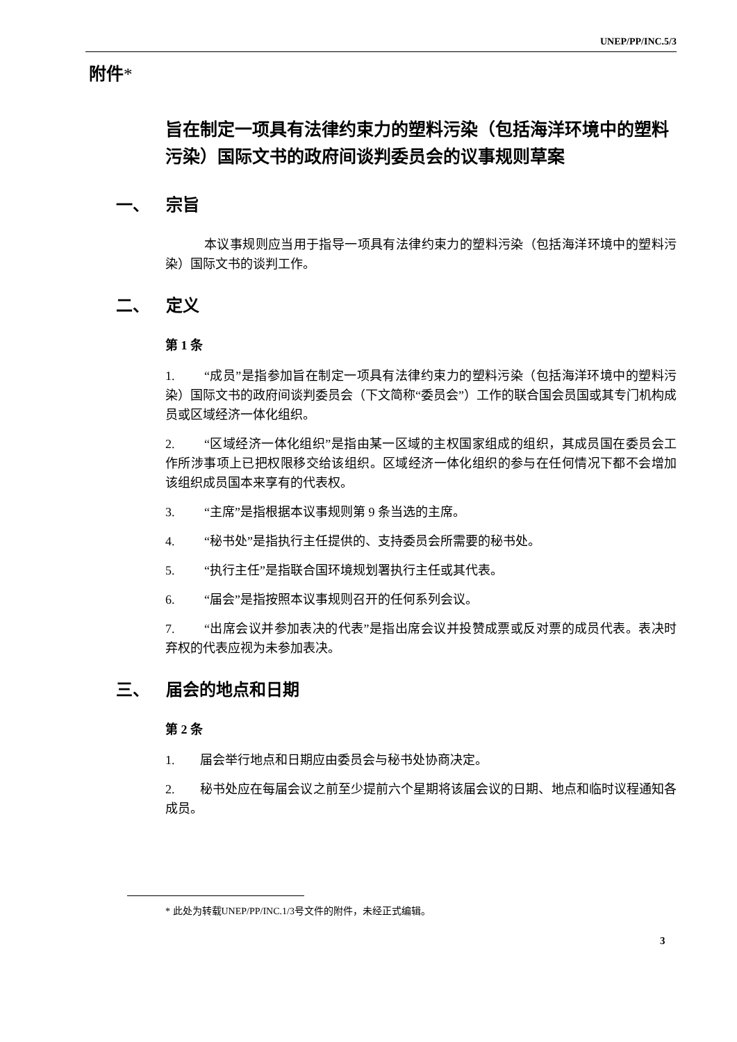UNEP/PP/INC.5/3
附件*
旨在制定一项具有法律约束力的塑料污染（包括海洋环境中的塑料污染）国际文书的政府间谈判委员会的议事规则草案
一、 宗旨
本议事规则应当用于指导一项具有法律约束力的塑料污染（包括海洋环境中的塑料污染）国际文书的谈判工作。
二、 定义
第 1 条
1. “成员”是指参加旨在制定一项具有法律约束力的塑料污染（包括海洋环境中的塑料污染）国际文书的政府间谈判委员会（下文简称“委员会”）工作的联合国会员国或其专门机构成员或区域经济一体化组织。
2. “区域经济一体化组织”是指由某一区域的主权国家组成的组织，其成员国在委员会工作所涉事项上已把权限移交给该组织。区域经济一体化组织的参与在任何情况下都不会增加该组织成员国本来享有的代表权。
3. “主席”是指根据本议事规则第 9 条当选的主席。
4. “秘书处”是指执行主任提供的、支持委员会所需要的秘书处。
5. “执行主任”是指联合国环境规划署执行主任或其代表。
6. “届会”是指按照本议事规则召开的任何系列会议。
7. “出席会议并参加表决的代表”是指出席会议并投赞成票或反对票的成员代表。表决时弃权的代表应视为未参加表决。
三、 届会的地点和日期
第 2 条
1. 届会举行地点和日期应由委员会与秘书处协商决定。
2. 秘书处应在每届会议之前至少提前六个星期将该届会议的日期、地点和临时议程通知各成员。
* 此处为转载UNEP/PP/INC.1/3号文件的附件，未经正式编辑。
3